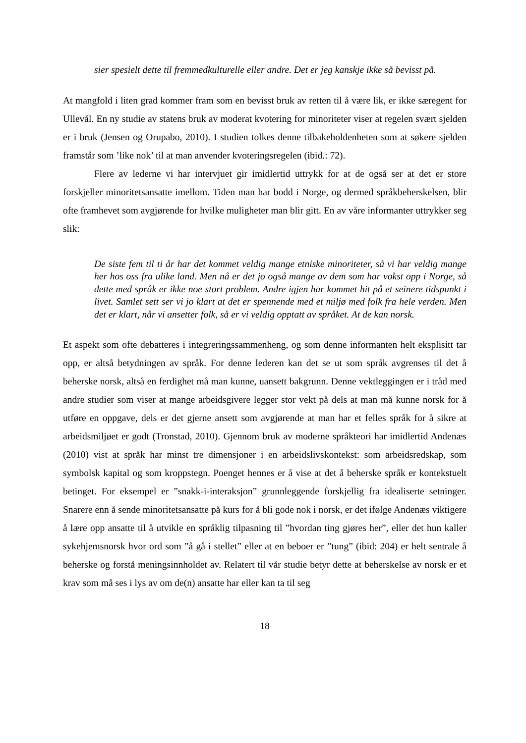sier spesielt dette til fremmedkulturelle eller andre. Det er jeg kanskje ikke så bevisst på.
At mangfold i liten grad kommer fram som en bevisst bruk av retten til å være lik, er ikke særegent for Ullevål. En ny studie av statens bruk av moderat kvotering for minoriteter viser at regelen svært sjelden er i bruk (Jensen og Orupabo, 2010). I studien tolkes denne tilbakeholdenheten som at søkere sjelden framstår som ’like nok’ til at man anvender kvoteringsregelen (ibid.: 72).
Flere av lederne vi har intervjuet gir imidlertid uttrykk for at de også ser at det er store forskjeller minoritetsansatte imellom. Tiden man har bodd i Norge, og dermed språkbeherskelsen, blir ofte framhevet som avgjørende for hvilke muligheter man blir gitt. En av våre informanter uttrykker seg slik:
De siste fem til ti år har det kommet veldig mange etniske minoriteter, så vi har veldig mange her hos oss fra ulike land. Men nå er det jo også mange av dem som har vokst opp i Norge, så dette med språk er ikke noe stort problem. Andre igjen har kommet hit på et seinere tidspunkt i livet. Samlet sett ser vi jo klart at det er spennende med et miljø med folk fra hele verden. Men det er klart, når vi ansetter folk, så er vi veldig opptatt av språket. At de kan norsk.
Et aspekt som ofte debatteres i integreringssammenheng, og som denne informanten helt eksplisitt tar opp, er altså betydningen av språk. For denne lederen kan det se ut som språk avgrenses til det å beherske norsk, altså en ferdighet må man kunne, uansett bakgrunn. Denne vektleggingen er i tråd med andre studier som viser at mange arbeidsgivere legger stor vekt på dels at man må kunne norsk for å utføre en oppgave, dels er det gjerne ansett som avgjørende at man har et felles språk for å sikre at arbeidsmiljøet er godt (Tronstad, 2010). Gjennom bruk av moderne språkteori har imidlertid Andenæs (2010) vist at språk har minst tre dimensjoner i en arbeidslivskontekst: som arbeidsredskap, som symbolsk kapital og som kroppstegn. Poenget hennes er å vise at det å beherske språk er kontekstuelt betinget. For eksempel er ”snakk-i-interaksjon” grunnleggende forskjellig fra idealiserte setninger. Snarere enn å sende minoritetsansatte på kurs for å bli gode nok i norsk, er det ifølge Andenæs viktigere å lære opp ansatte til å utvikle en språklig tilpasning til ”hvordan ting gjøres her”, eller det hun kaller sykehjemsnorsk hvor ord som ”å gå i stellet” eller at en beboer er ”tung” (ibid: 204) er helt sentrale å beherske og forstå meningsinnholdet av. Relatert til vår studie betyr dette at beherskelse av norsk er et krav som må ses i lys av om de(n) ansatte har eller kan ta til seg
18